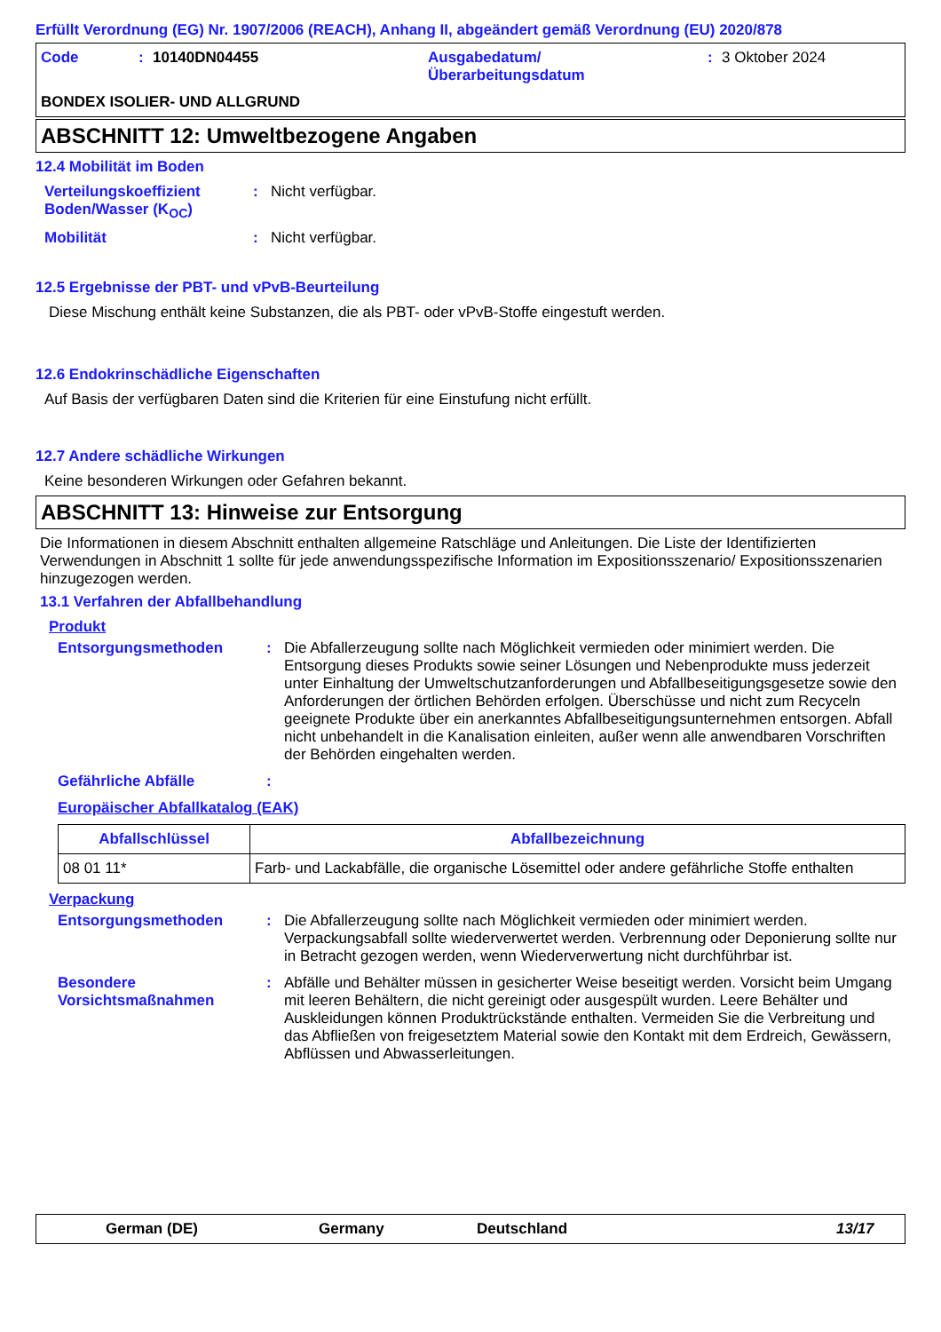Erfüllt Verordnung (EG) Nr. 1907/2006 (REACH), Anhang II, abgeändert gemäß Verordnung (EU) 2020/878
Code: 10140DN04455 Ausgabedatum/
Überarbeitungsdatum: 3 Oktober 2024
BONDEX ISOLIER- UND ALLGRUND
ABSCHNITT 12: Umweltbezogene Angaben
12.4 Mobilität im Boden
Verteilungskoeffizient Boden/Wasser (K<sub>OC</sub>)
: Nicht verfügbar.
Mobilität : Nicht verfügbar.
12.5 Ergebnisse der PBT- und vPvB-Beurteilung
Diese Mischung enthält keine Substanzen, die als PBT- oder vPvB-Stoffe eingestuft werden.
12.6 Endokrinschädliche Eigenschaften
Auf Basis der verfügbaren Daten sind die Kriterien für eine Einstufung nicht erfüllt.
12.7 Andere schädliche Wirkungen
Keine besonderen Wirkungen oder Gefahren bekannt.
ABSCHNITT 13: Hinweise zur Entsorgung
Die Informationen in diesem Abschnitt enthalten allgemeine Ratschläge und Anleitungen. Die Liste der Identifizierten Verwendungen in Abschnitt 1 sollte für jede anwendungsspezifische Information im Expositionsszenario/ Expositionsszenarien hinzugezogen werden.
13.1 Verfahren der Abfallbehandlung
Produkt
Entsorgungsmethoden : Die Abfallerzeugung sollte nach Möglichkeit vermieden oder minimiert werden. Die Entsorgung dieses Produkts sowie seiner Lösungen und Nebenprodukte muss jederzeit unter Einhaltung der Umweltschutzanforderungen und Abfallbeseitigungsgesetze sowie den Anforderungen der örtlichen Behörden erfolgen. Überschüsse und nicht zum Recyceln geeignete Produkte über ein anerkanntes Abfallbeseitigungsunternehmen entsorgen. Abfall nicht unbehandelt in die Kanalisation einleiten, außer wenn alle anwendbaren Vorschriften der Behörden eingehalten werden.
Gefährliche Abfälle :
Europäischer Abfallkatalog (EAK)
| Abfallschlüssel | Abfallbezeichnung |
| --- | --- |
| 08 01 11* | Farb- und Lackabfälle, die organische Lösemittel oder andere gefährliche Stoffe enthalten |
Verpackung
Entsorgungsmethoden : Die Abfallerzeugung sollte nach Möglichkeit vermieden oder minimiert werden. Verpackungsabfall sollte wiederverwertet werden. Verbrennung oder Deponierung sollte nur in Betracht gezogen werden, wenn Wiederverwertung nicht durchführbar ist.
Besondere Vorsichtsmaßnahmen
: Abfälle und Behälter müssen in gesicherter Weise beseitigt werden. Vorsicht beim Umgang mit leeren Behältern, die nicht gereinigt oder ausgespült wurden. Leere Behälter und Auskleidungen können Produktrückstände enthalten. Vermeiden Sie die Verbreitung und das Abfließen von freigesetztem Material sowie den Kontakt mit dem Erdreich, Gewässern, Abflüssen und Abwasserleitungen.
German (DE) Germany Deutschland 13/17